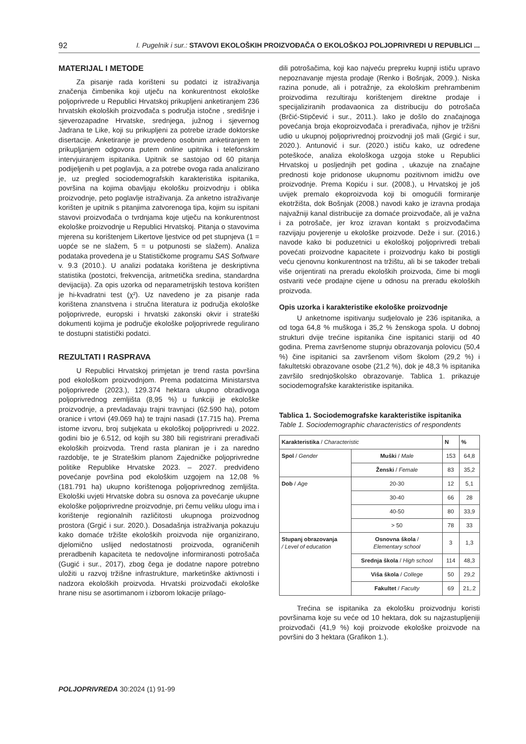92 I. Pugelnik i sur.: STAVOVI EKOLOŠKIH PROIZVOĐAČA O EKOLOŠKOJ POLJOPRIVREDI U REPUBLICI ...
MATERIJAL I METODE
Za pisanje rada korišteni su podatci iz istraživanja značenja čimbenika koji utječu na konkurentnost ekološke poljoprivrede u Republici Hrvatskoj prikupljeni anketiranjem 236 hrvatskih ekoloških proizvođača s područja istočne , središnje i sjeverozapadne Hrvatske, srednjega, južnog i sjevernog Jadrana te Like, koji su prikupljeni za potrebe izrade doktorske disertacije. Anketiranje je provedeno osobnim anketiranjem te prikupljanjem odgovora putem online upitnika i telefonskim intervjuiranjem ispitanika. Upitnik se sastojao od 60 pitanja podijeljenih u pet poglavlja, a za potrebe ovoga rada analizirano je, uz pregled sociodemografskih karakteristika ispitanika, površina na kojima obavljaju ekološku proizvodnju i oblika proizvodnje, peto poglavlje istraživanja. Za anketno istraživanje korišten je upitnik s pitanjima zatvorenoga tipa, kojim su ispitani stavovi proizvođača o tvrdnjama koje utječu na konkurentnost ekološke proizvodnje u Republici Hrvatskoj. Pitanja o stavovima mjerena su korištenjem Likertove ljestvice od pet stupnjeva (1 = uopće se ne slažem, 5 = u potpunosti se slažem). Analiza podataka provedena je u Statističkome programu SAS Software v. 9.3 (2010.). U analizi podataka korištena je deskriptivna statistika (postotci, frekvencija, aritmetička sredina, standardna devijacija). Za opis uzorka od neparametrijskih testova korišten je hi-kvadratni test (χ²). Uz navedeno je za pisanje rada korištena znanstvena i stručna literatura iz područja ekološke poljoprivrede, europski i hrvatski zakonski okvir i strateški dokumenti kojima je područje ekološke poljoprivrede regulirano te dostupni statistički podatci.
REZULTATI I RASPRAVA
U Republici Hrvatskoj primjetan je trend rasta površina pod ekološkom proizvodnjom. Prema podatcima Ministarstva poljoprivrede (2023.), 129.374 hektara ukupno obradivoga poljoprivrednog zemljišta (8,95 %) u funkciji je ekološke proizvodnje, a prevladavaju trajni travnjaci (62.590 ha), potom oranice i vrtovi (49.069 ha) te trajni nasadi (17.715 ha). Prema istome izvoru, broj subjekata u ekološkoj poljoprivredi u 2022. godini bio je 6.512, od kojih su 380 bili registrirani prerađivači ekoloških proizvoda. Trend rasta planiran je i za naredno razdoblje, te je Strateškim planom Zajedničke poljoprivredne politike Republike Hrvatske 2023. – 2027. predviđeno povećanje površina pod ekološkim uzgojem na 12,08 % (181.791 ha) ukupno korištenoga poljoprivrednog zemljišta. Ekološki uvjeti Hrvatske dobra su osnova za povećanje ukupne ekološke poljoprivredne proizvodnje, pri čemu veliku ulogu ima i korištenje regionalnih različitosti ukupnoga proizvodnog prostora (Grgić i sur. 2020.). Dosadašnja istraživanja pokazuju kako domaće tržište ekoloških proizvoda nije organizirano, djelomično uslijed nedostatnosti proizvoda, ograničenih preradbenih kapaciteta te nedovoljne informiranosti potrošača (Gugić i sur., 2017), zbog čega je dodatne napore potrebno uložiti u razvoj tržišne infrastrukture, marketinške aktivnosti i nadzora ekoloških proizvoda. Hrvatski proizvođači ekološke hrane nisu se asortimanom i izborom lokacije prilago-
dili potrošačima, koji kao najveću prepreku kupnji ističu upravo nepoznavanje mjesta prodaje (Renko i Bošnjak, 2009.). Niska razina ponude, ali i potražnje, za ekološkim prehrambenim proizvodima rezultiraju korištenjem direktne prodaje i specijaliziranih prodavaonica za distribuciju do potrošača (Brčić-Stipčević i sur., 2011.). Iako je došlo do značajnoga povećanja broja ekoproizvođača i prerađivača, njihov je tržišni udio u ukupnoj poljoprivrednoj proizvodnji još mali (Grgić i sur, 2020.). Antunović i sur. (2020.) ističu kako, uz određene poteškoće, analiza ekološkoga uzgoja stoke u Republici Hrvatskoj u posljednjih pet godina , ukazuje na značajne prednosti koje pridonose ukupnomu pozitivnom imidžu ove proizvodnje. Prema Kopiću i sur. (2008.), u Hrvatskoj je još uvijek premalo ekoproizvoda koji bi omogućili formiranje ekotržišta, dok Bošnjak (2008.) navodi kako je izravna prodaja najvažniji kanal distribucije za domaće proizvođače, ali je važna i za potrošače, jer kroz izravan kontakt s proizvođačima razvijaju povjerenje u ekološke proizvode. Deže i sur. (2016.) navode kako bi poduzetnici u ekološkoj poljoprivredi trebali povećati proizvodne kapacitete i proizvodnju kako bi postigli veću cjenovnu konkurentnost na tržištu, ali bi se također trebali više orijentirati na preradu ekoloških proizvoda, čime bi mogli ostvariti veće prodajne cijene u odnosu na preradu ekoloških proizvoda.
Opis uzorka i karakteristike ekološke proizvodnje
U anketnome ispitivanju sudjelovalo je 236 ispitanika, a od toga 64,8 % muškoga i 35,2 % ženskoga spola. U dobnoj strukturi dvije trećine ispitanika čine ispitanici stariji od 40 godina. Prema završenome stupnju obrazovanja polovicu (50,4 %) čine ispitanici sa završenom višom školom (29,2 %) i fakultetski obrazovane osobe (21,2 %), dok je 48,3 % ispitanika završilo srednjoškolsko obrazovanje. Tablica 1. prikazuje sociodemografske karakteristike ispitanika.
Tablica 1. Sociodemografske karakteristike ispitanika
Table 1. Sociodemographic characteristics of respondents
| Karakteristika / Characteristic | | N | % |
| --- | --- | --- | --- |
| Spol / Gender | Muški / Male | 153 | 64,8 |
| | Ženski / Female | 83 | 35,2 |
| Dob / Age | 20-30 | 12 | 5,1 |
| | 30-40 | 66 | 28 |
| | 40-50 | 80 | 33,9 |
| | > 50 | 78 | 33 |
| Stupanj obrazovanja / Level of education | Osnovna škola / Elementary school | 3 | 1,3 |
| | Srednja škola / High school | 114 | 48,3 |
| | Viša škola / College | 50 | 29,2 |
| | Fakultet / Faculty | 69 | 21,.2 |
Trećina se ispitanika za ekološku proizvodnju koristi površinama koje su veće od 10 hektara, dok su najzastupljeniji proizvođači (41,9 %) koji proizvode ekološke proizvode na površini do 3 hektara (Grafikon 1.).
POLJOPRIVREDA 30:2024 (1) 91-99